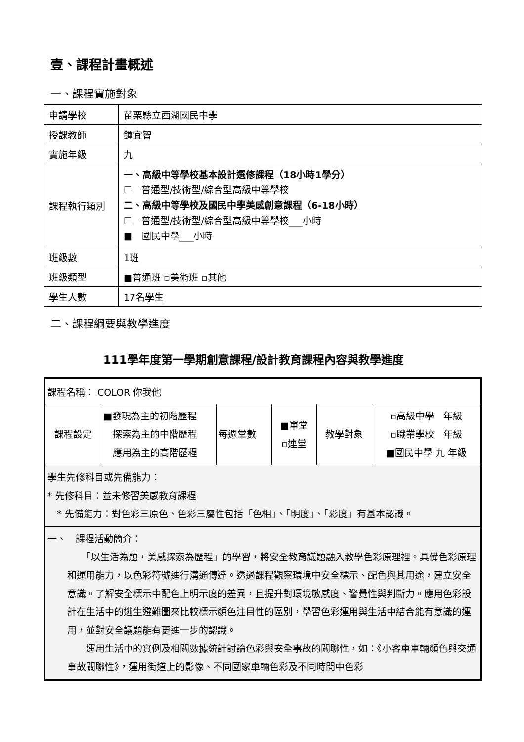壹、課程計畫概述
一、課程實施對象
| 申請學校 | 苗栗縣立西湖國民中學 |
| 授課教師 | 鍾宜智 |
| 實施年級 | 九 |
| 課程執行類別 | 一、高級中等學校基本設計選修課程（18小時1學分） ☐ 普通型/技術型/綜合型高級中等學校 二、高級中等學校及國民中學美感創意課程（6-18小時） ☐ 普通型/技術型/綜合型高級中等學校___小時 ■ 國民中學___小時 |
| 班級數 | 1班 |
| 班級類型 | ■普通班 ▫美術班 ▫其他 |
| 學生人數 | 17名學生 |
二、課程綱要與教學進度
111學年度第一學期創意課程/設計教育課程內容與教學進度
| 課程名稱： COLOR 你我他 | | | | | |
| 課程設定 | ■發現為主的初階歷程 探索為主的中階歷程 應用為主的高階歷程 | 每週堂數 | ■單堂 ▫連堂 | 教學對象 | ▫高級中學 年級 ▫職業學校 年級 ■國民中學 九 年級 |
| 學生先修科目或先備能力： * 先修科目：並未修習美感教育課程 * 先備能力：對色彩三原色、色彩三屬性包括「色相」、「明度」、「彩度」有基本認識。 | | | | | |
| 一、 課程活動簡介： 「以生活為題，美感探索為歷程」的學習，將安全教育議題融入教學色彩原理裡。具備色彩原理和運用能力，以色彩符號進行溝通傳達。透過課程觀察環境中安全標示、配色與其用途，建立安全意識。了解安全標示中配色上明示度的差異，且提升對環境敏感度、警覺性與判斷力。應用色彩設計在生活中的逃生避難圖來比較標示顏色注目性的區別，學習色彩運用與生活中結合能有意識的運用，並對安全議題能有更進一步的認識。 運用生活中的實例及相關數據統計討論色彩與安全事故的關聯性，如：《小客車車輛顏色與交通事故關聯性》，運用街道上的影像、不同國家車輛色彩及不同時間中色彩 | | | | | |